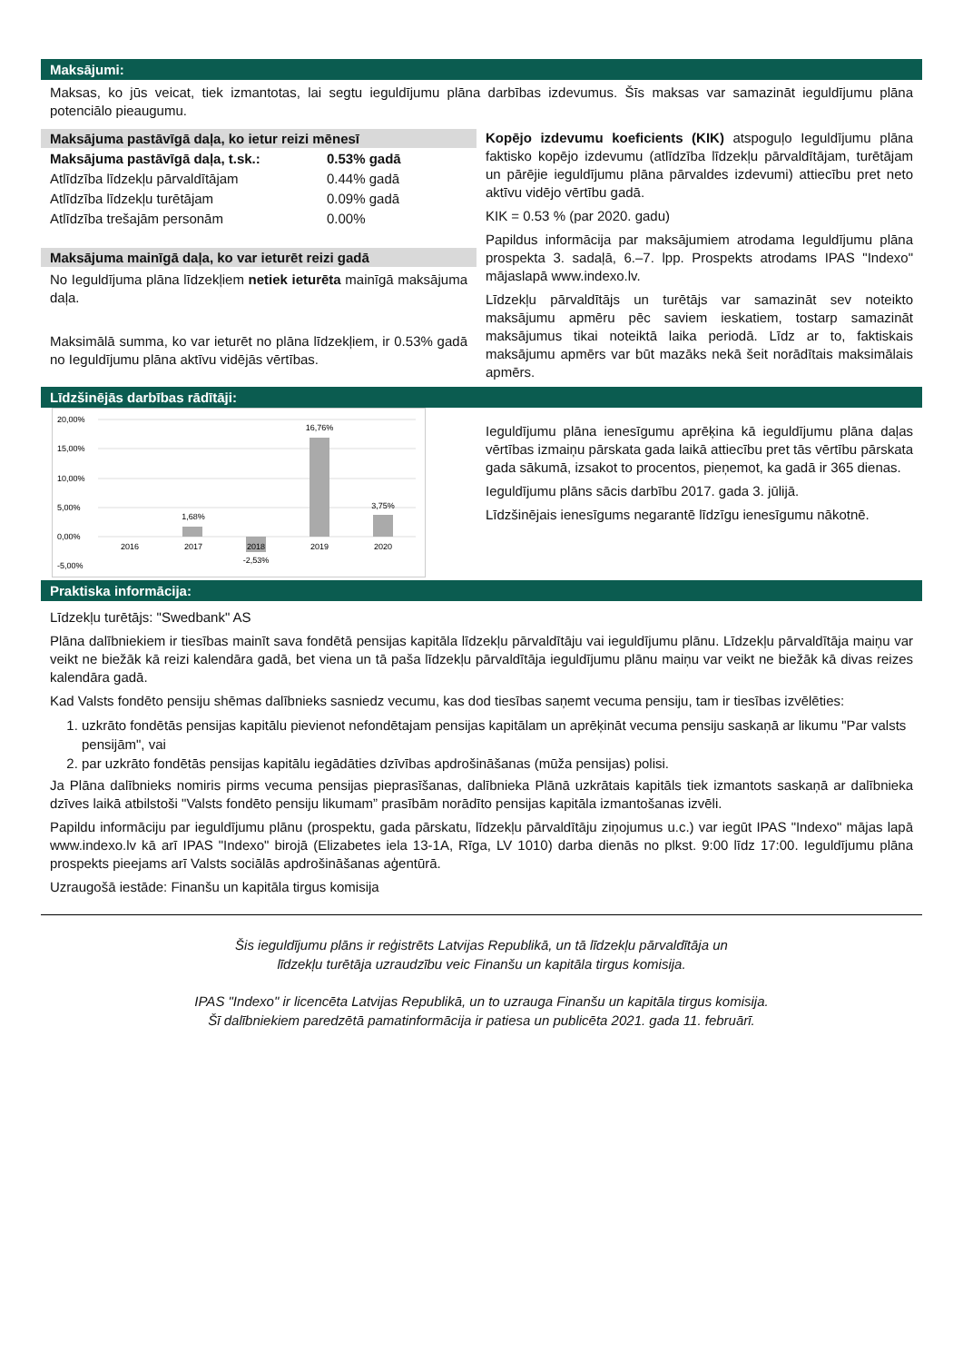Maksājumi:
Maksas, ko jūs veicat, tiek izmantotas, lai segtu ieguldījumu plāna darbības izdevumus. Šīs maksas var samazināt ieguldījumu plāna potenciālo pieaugumu.
Maksājuma pastāvīgā daļa, ko ietur reizi mēnesī
| Maksājuma pastāvīgā daļa, t.sk.: | 0.53% gadā |
| Atlīdzība līdzekļu pārvaldītājam | 0.44% gadā |
| Atlīdzība līdzekļu turētājam | 0.09% gadā |
| Atlīdzība trešajām personām | 0.00% |
Maksājuma mainīgā daļa, ko var ieturēt reizi gadā
No Ieguldījuma plāna līdzekļiem netiek ieturēta mainīgā maksājuma daļa.
Maksimālā summa, ko var ieturēt no plāna līdzekļiem, ir 0.53% gadā no Ieguldījumu plāna aktīvu vidējās vērtības.
Kopējo izdevumu koeficients (KIK) atspoguļo Ieguldījumu plāna faktisko kopējo izdevumu (atlīdzība līdzekļu pārvaldītājam, turētājam un pārējie ieguldījumu plāna pārvaldes izdevumi) attiecību pret neto aktīvu vidējo vērtību gadā.
KIK = 0.53 % (par 2020. gadu)
Papildus informācija par maksājumiem atrodama Ieguldījumu plāna prospekta 3. sadaļā, 6.–7. lpp. Prospekts atrodams IPAS "Indexo" mājaslapā www.indexo.lv.
Līdzekļu pārvaldītājs un turētājs var samazināt sev noteikto maksājumu apmēru pēc saviem ieskatiem, tostarp samazināt maksājumus tikai noteiktā laika periodā. Līdz ar to, faktiskais maksājumu apmērs var būt mazāks nekā šeit norādītais maksimālais apmērs.
Līdzšinējās darbības rādītāji:
20,00%
15,00%
10,00%
5,00%
0,00%
-5,00%
1,68%
-2,53%
16,76%
3,75%
2016
2017
2018
2019
2020
Ieguldījumu plāna ienesīgumu aprēķina kā ieguldījumu plāna daļas vērtības izmaiņu pārskata gada laikā attiecību pret tās vērtību pārskata gada sākumā, izsakot to procentos, pieņemot, ka gadā ir 365 dienas.
Ieguldījumu plāns sācis darbību 2017. gada 3. jūlijā.
Līdzšinējais ienesīgums negarantē līdzīgu ienesīgumu nākotnē.
Praktiska informācija:
Līdzekļu turētājs: "Swedbank" AS
Plāna dalībniekiem ir tiesības mainīt sava fondētā pensijas kapitāla līdzekļu pārvaldītāju vai ieguldījumu plānu. Līdzekļu pārvaldītāja maiņu var veikt ne biežāk kā reizi kalendāra gadā, bet viena un tā paša līdzekļu pārvaldītāja ieguldījumu plānu maiņu var veikt ne biežāk kā divas reizes kalendāra gadā.
Kad Valsts fondēto pensiju shēmas dalībnieks sasniedz vecumu, kas dod tiesības saņemt vecuma pensiju, tam ir tiesības izvēlēties:
1. uzkrāto fondētās pensijas kapitālu pievienot nefondētajam pensijas kapitālam un aprēķināt vecuma pensiju saskaņā ar likumu "Par valsts pensijām", vai
2. par uzkrāto fondētās pensijas kapitālu iegādāties dzīvības apdrošināšanas (mūža pensijas) polisi.
Ja Plāna dalībnieks nomiris pirms vecuma pensijas pieprasīšanas, dalībnieka Plānā uzkrātais kapitāls tiek izmantots saskaņā ar dalībnieka dzīves laikā atbilstoši "Valsts fondēto pensiju likumam” prasībām norādīto pensijas kapitāla izmantošanas izvēli.
Papildu informāciju par ieguldījumu plānu (prospektu, gada pārskatu, līdzekļu pārvaldītāju ziņojumus u.c.) var iegūt IPAS "Indexo" mājas lapā www.indexo.lv kā arī IPAS "Indexo" birojā (Elizabetes iela 13-1A, Rīga, LV 1010) darba dienās no plkst. 9:00 līdz 17:00. Ieguldījumu plāna prospekts pieejams arī Valsts sociālās apdrošināšanas aģentūrā.
Uzraugošā iestāde: Finanšu un kapitāla tirgus komisija
Šis ieguldījumu plāns ir reģistrēts Latvijas Republikā, un tā līdzekļu pārvaldītāja un
līdzekļu turētāja uzraudzību veic Finanšu un kapitāla tirgus komisija.
IPAS "Indexo" ir licencēta Latvijas Republikā, un to uzrauga Finanšu un kapitāla tirgus komisija.
Šī dalībniekiem paredzētā pamatinformācija ir patiesa un publicēta 2021. gada 11. februārī.